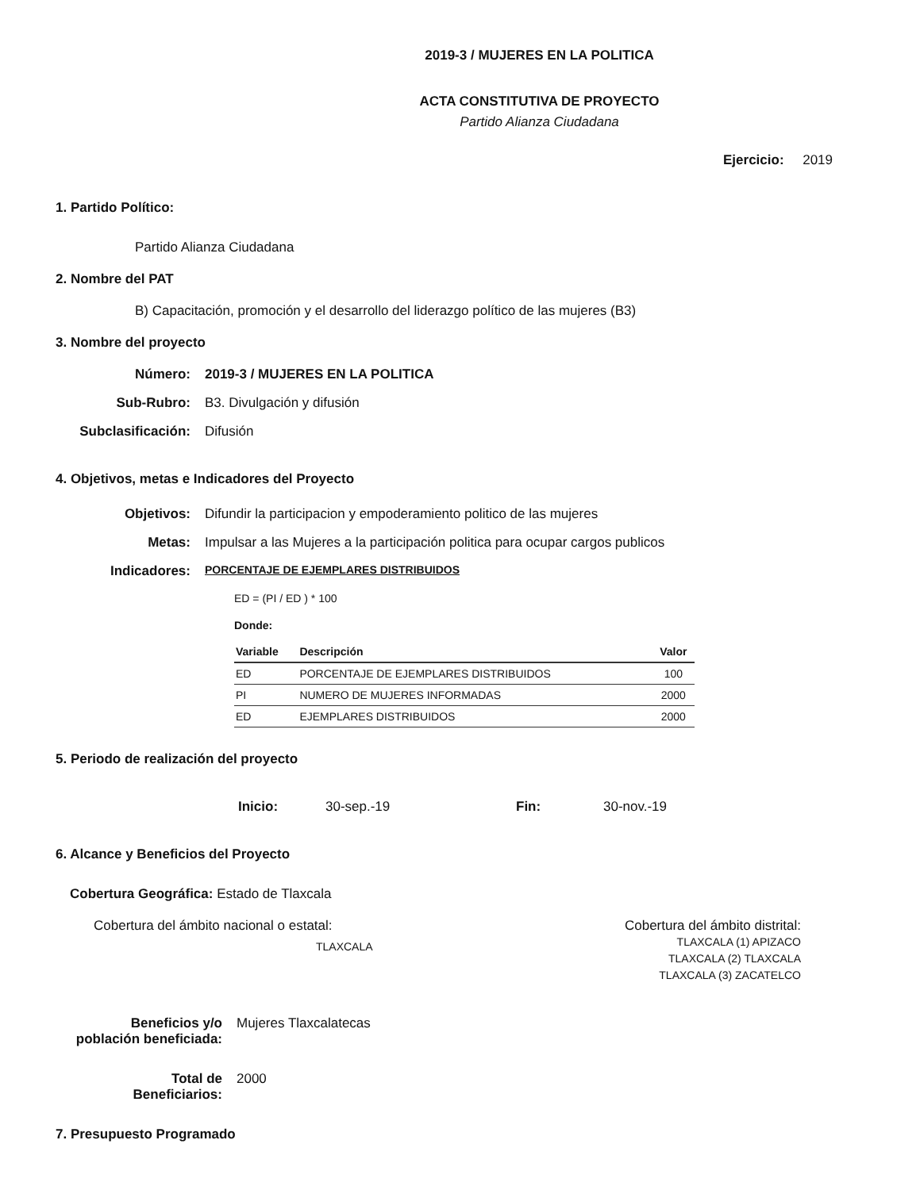2019-3 / MUJERES EN LA POLITICA
ACTA CONSTITUTIVA DE PROYECTO
Partido Alianza Ciudadana
Ejercicio: 2019
1. Partido Político:
Partido Alianza Ciudadana
2. Nombre del PAT
B) Capacitación, promoción y el desarrollo del liderazgo político de las mujeres (B3)
3. Nombre del proyecto
Número: 2019-3 / MUJERES EN LA POLITICA
Sub-Rubro:
B3. Divulgación y difusión
Subclasificación:
Difusión
4. Objetivos, metas e Indicadores del Proyecto
Objetivos:
Difundir la participacion y empoderamiento politico de las mujeres
Metas:
Impulsar a las Mujeres a la participación politica para ocupar cargos publicos
Indicadores:
PORCENTAJE DE EJEMPLARES DISTRIBUIDOS
ED = (PI / ED ) * 100
Donde:
| Variable | Descripción | Valor |
| --- | --- | --- |
| ED | PORCENTAJE DE EJEMPLARES DISTRIBUIDOS | 100 |
| PI | NUMERO DE MUJERES INFORMADAS | 2000 |
| ED | EJEMPLARES DISTRIBUIDOS | 2000 |
5. Periodo de realización del proyecto
Inicio: 30-sep.-19 Fin: 30-nov.-19
6. Alcance y Beneficios del Proyecto
Cobertura Geográfica: Estado de Tlaxcala
Cobertura del ámbito nacional o estatal:
TLAXCALA
Cobertura del ámbito distrital:
TLAXCALA (1) APIZACO
TLAXCALA (2) TLAXCALA
TLAXCALA (3) ZACATELCO
Beneficios y/o
población beneficiada:
Mujeres Tlaxcalatecas
Total de
Beneficiarios:
2000
7. Presupuesto Programado